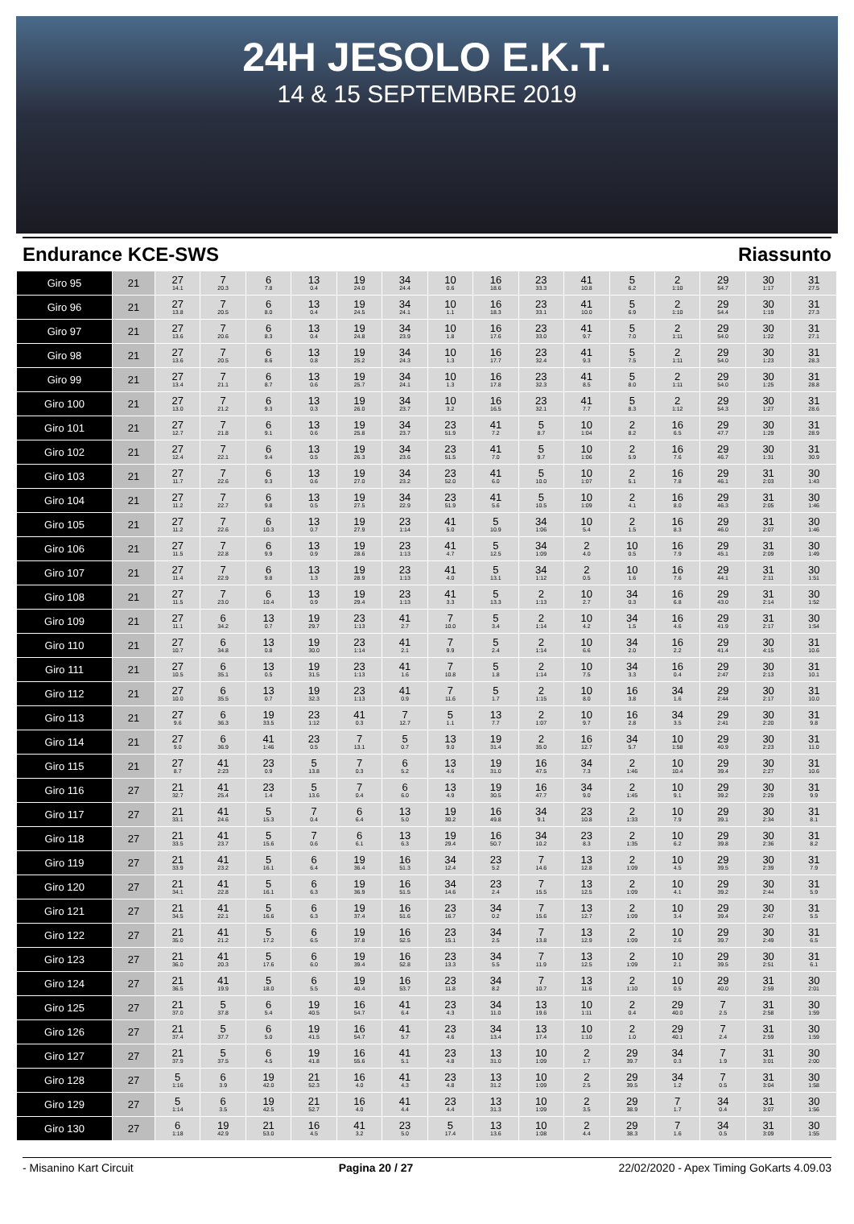24H JESOLO E.K.T.
14 & 15 SEPTEMBRE 2019
Endurance KCE-SWS Riassunto
| Giro 95 | 21 | 27 14.1 | 7 20.3 | 6 7.8 | 13 0.4 | 19 24.0 | 34 24.4 | 10 0.6 | 16 18.6 | 23 33.3 | 41 10.8 | 5 6.2 | 2 1:10 | 29 54.7 | 30 1:17 | 31 27.5 |
| Giro 96 | 21 | 27 13.8 | 7 20.5 | 6 8.0 | 13 0.4 | 19 24.5 | 34 24.1 | 10 1.1 | 16 18.3 | 23 33.1 | 41 10.0 | 5 6.9 | 2 1:10 | 29 54.4 | 30 1:19 | 31 27.3 |
| Giro 97 | 21 | 27 13.6 | 7 20.6 | 6 8.3 | 13 0.4 | 19 24.8 | 34 23.9 | 10 1.8 | 16 17.6 | 23 33.0 | 41 9.7 | 5 7.0 | 2 1:11 | 29 54.0 | 30 1:22 | 31 27.1 |
| Giro 98 | 21 | 27 13.6 | 7 20.5 | 6 8.6 | 13 0.8 | 19 25.2 | 34 24.3 | 10 1.3 | 16 17.7 | 23 32.4 | 41 9.3 | 5 7.5 | 2 1:11 | 29 54.0 | 30 1:23 | 31 28.3 |
| Giro 99 | 21 | 27 13.4 | 7 21.1 | 6 8.7 | 13 0.6 | 19 25.7 | 34 24.1 | 10 1.3 | 16 17.8 | 23 32.3 | 41 8.5 | 5 8.0 | 2 1:11 | 29 54.0 | 30 1:25 | 31 28.8 |
| Giro 100 | 21 | 27 13.0 | 7 21.2 | 6 9.3 | 13 0.3 | 19 26.0 | 34 23.7 | 10 3.2 | 16 16.5 | 23 32.1 | 41 7.7 | 5 8.3 | 2 1:12 | 29 54.3 | 30 1:27 | 31 28.6 |
| Giro 101 | 21 | 27 12.7 | 7 21.8 | 6 9.1 | 13 0.6 | 19 25.8 | 34 23.7 | 23 51.9 | 41 7.2 | 5 8.7 | 10 1:04 | 2 8.2 | 16 6.5 | 29 47.7 | 30 1:29 | 31 28.9 |
| Giro 102 | 21 | 27 12.4 | 7 22.1 | 6 9.4 | 13 0.5 | 19 26.3 | 34 23.6 | 23 51.5 | 41 7.0 | 5 9.7 | 10 1:06 | 2 5.9 | 16 7.6 | 29 46.7 | 30 1:31 | 31 30.9 |
| Giro 103 | 21 | 27 11.7 | 7 22.6 | 6 9.3 | 13 0.6 | 19 27.0 | 34 23.2 | 23 52.0 | 41 6.0 | 5 10.0 | 10 1:07 | 2 5.1 | 16 7.8 | 29 46.1 | 31 2:03 | 30 1:43 |
| Giro 104 | 21 | 27 11.2 | 7 22.7 | 6 9.8 | 13 0.5 | 19 27.5 | 34 22.9 | 23 51.9 | 41 5.6 | 5 10.5 | 10 1:09 | 2 4.1 | 16 8.0 | 29 46.3 | 31 2:05 | 30 1:46 |
| Giro 105 | 21 | 27 11.2 | 7 22.6 | 6 10.3 | 13 0.7 | 19 27.9 | 23 1:14 | 41 5.0 | 5 10.9 | 34 1:06 | 10 5.4 | 2 1.5 | 16 8.3 | 29 46.0 | 31 2:07 | 30 1:46 |
| Giro 106 | 21 | 27 11.5 | 7 22.8 | 6 9.9 | 13 0.9 | 19 28.6 | 23 1:13 | 41 4.7 | 5 12.5 | 34 1:09 | 2 4.0 | 10 0.5 | 16 7.9 | 29 45.1 | 31 2:09 | 30 1:49 |
| Giro 107 | 21 | 27 11.4 | 7 22.9 | 6 9.8 | 13 1.3 | 19 28.9 | 23 1:13 | 41 4.0 | 5 13.1 | 34 1:12 | 2 0.5 | 10 1.6 | 16 7.6 | 29 44.1 | 31 2:11 | 30 1:51 |
| Giro 108 | 21 | 27 11.5 | 7 23.0 | 6 10.4 | 13 0.9 | 19 29.4 | 23 1:13 | 41 3.3 | 5 13.3 | 2 1:13 | 10 2.7 | 34 0.3 | 16 6.8 | 29 43.0 | 31 2:14 | 30 1:52 |
| Giro 109 | 21 | 27 11.1 | 6 34.2 | 13 0.7 | 19 29.7 | 23 1:13 | 41 2.7 | 7 10.0 | 5 3.4 | 2 1:14 | 10 4.2 | 34 1.5 | 16 4.6 | 29 41.9 | 31 2:17 | 30 1:54 |
| Giro 110 | 21 | 27 10.7 | 6 34.8 | 13 0.8 | 19 30.0 | 23 1:14 | 41 2.1 | 7 9.9 | 5 2.4 | 2 1:14 | 10 6.6 | 34 2.0 | 16 2.2 | 29 41.4 | 30 4:15 | 31 10.6 |
| Giro 111 | 21 | 27 10.5 | 6 35.1 | 13 0.5 | 19 31.5 | 23 1:13 | 41 1.6 | 7 10.8 | 5 1.8 | 2 1:14 | 10 7.5 | 34 3.3 | 16 0.4 | 29 2:47 | 30 2:13 | 31 10.1 |
| Giro 112 | 21 | 27 10.0 | 6 35.5 | 13 0.7 | 19 32.3 | 23 1:13 | 41 0.9 | 7 11.6 | 5 1.7 | 2 1:15 | 10 8.0 | 16 3.8 | 34 1.6 | 29 2:44 | 30 2:17 | 31 10.0 |
| Giro 113 | 21 | 27 9.6 | 6 36.3 | 19 33.5 | 23 1:12 | 41 0.3 | 7 12.7 | 5 1.1 | 13 7.7 | 2 1:07 | 10 9.7 | 16 2.8 | 34 3.5 | 29 2:41 | 30 2:20 | 31 9.8 |
| Giro 114 | 21 | 27 9.0 | 6 36.9 | 41 1:46 | 23 0.5 | 7 13.1 | 5 0.7 | 13 9.0 | 19 31.4 | 2 35.0 | 16 12.7 | 34 5.7 | 10 1:58 | 29 40.9 | 30 2:23 | 31 11.0 |
| Giro 115 | 21 | 27 8.7 | 41 2:23 | 23 0.9 | 5 13.8 | 7 0.3 | 6 5.2 | 13 4.6 | 19 31.0 | 16 47.5 | 34 7.3 | 2 1:46 | 10 10.4 | 29 39.4 | 30 2:27 | 31 10.6 |
| Giro 116 | 27 | 21 32.7 | 41 25.4 | 23 1.4 | 5 13.6 | 7 0.4 | 6 6.0 | 13 4.9 | 19 30.5 | 16 47.7 | 34 9.0 | 2 1:45 | 10 9.1 | 29 39.2 | 30 2:29 | 31 9.9 |
| Giro 117 | 27 | 21 33.1 | 41 24.6 | 5 15.3 | 7 0.4 | 6 6.4 | 13 5.0 | 19 30.2 | 16 49.8 | 34 9.1 | 23 10.8 | 2 1:33 | 10 7.9 | 29 39.1 | 30 2:34 | 31 8.1 |
| Giro 118 | 27 | 21 33.5 | 41 23.7 | 5 15.6 | 7 0.6 | 6 6.1 | 13 6.3 | 19 29.4 | 16 50.7 | 34 10.2 | 23 8.3 | 2 1:35 | 10 6.2 | 29 39.8 | 30 2:36 | 31 8.2 |
| Giro 119 | 27 | 21 33.9 | 41 23.2 | 5 16.1 | 6 6.4 | 19 36.4 | 16 51.3 | 34 12.4 | 23 5.2 | 7 14.6 | 13 12.8 | 2 1:09 | 10 4.5 | 29 39.5 | 30 2:39 | 31 7.9 |
| Giro 120 | 27 | 21 34.1 | 41 22.8 | 5 16.1 | 6 6.3 | 19 36.9 | 16 51.5 | 34 14.6 | 23 2.4 | 7 15.5 | 13 12.5 | 2 1:09 | 10 4.1 | 29 39.2 | 30 2:44 | 31 5.9 |
| Giro 121 | 27 | 21 34.5 | 41 22.1 | 5 16.6 | 6 6.3 | 19 37.4 | 16 51.6 | 23 16.7 | 34 0.2 | 7 15.6 | 13 12.7 | 2 1:09 | 10 3.4 | 29 39.4 | 30 2:47 | 31 5.5 |
| Giro 122 | 27 | 21 35.0 | 41 21.2 | 5 17.2 | 6 6.5 | 19 37.8 | 16 52.5 | 23 15.1 | 34 2.5 | 7 13.8 | 13 12.9 | 2 1:09 | 10 2.6 | 29 39.7 | 30 2:49 | 31 6.5 |
| Giro 123 | 27 | 21 36.0 | 41 20.3 | 5 17.6 | 6 6.0 | 19 39.4 | 16 52.8 | 23 13.3 | 34 5.5 | 7 11.9 | 13 12.5 | 2 1:09 | 10 2.1 | 29 39.5 | 30 2:51 | 31 6.1 |
| Giro 124 | 27 | 21 36.5 | 41 19.9 | 5 18.0 | 6 5.5 | 19 40.4 | 16 53.7 | 23 11.8 | 34 8.2 | 7 10.7 | 13 11.6 | 2 1:10 | 10 0.5 | 29 40.0 | 31 2:59 | 30 2:01 |
| Giro 125 | 27 | 21 37.0 | 5 37.8 | 6 5.4 | 19 40.5 | 16 54.7 | 41 6.4 | 23 4.3 | 34 11.0 | 13 19.6 | 10 1:11 | 2 0.4 | 29 40.0 | 7 2.5 | 31 2:58 | 30 1:59 |
| Giro 126 | 27 | 21 37.4 | 5 37.7 | 6 5.0 | 19 41.5 | 16 54.7 | 41 5.7 | 23 4.6 | 34 13.4 | 13 17.4 | 10 1:10 | 2 1.0 | 29 40.1 | 7 2.4 | 31 2:59 | 30 1:59 |
| Giro 127 | 27 | 21 37.9 | 5 37.5 | 6 4.5 | 19 41.8 | 16 55.6 | 41 5.1 | 23 4.8 | 13 31.0 | 10 1:09 | 2 1.7 | 29 39.7 | 34 0.3 | 7 1.9 | 31 3:01 | 30 2:00 |
| Giro 128 | 27 | 5 1:16 | 6 3.9 | 19 42.0 | 21 52.3 | 16 4.0 | 41 4.3 | 23 4.8 | 13 31.2 | 10 1:09 | 2 2.5 | 29 39.5 | 34 1.2 | 7 0.5 | 31 3:04 | 30 1:58 |
| Giro 129 | 27 | 5 1:14 | 6 3.5 | 19 42.5 | 21 52.7 | 16 4.0 | 41 4.4 | 23 4.4 | 13 31.3 | 10 1:09 | 2 3.5 | 29 38.9 | 7 1.7 | 34 0.4 | 31 3:07 | 30 1:56 |
| Giro 130 | 27 | 6 1:18 | 19 42.9 | 21 53.0 | 16 4.5 | 41 3.2 | 23 5.0 | 5 17.4 | 13 13.6 | 10 1:08 | 2 4.4 | 29 38.3 | 7 1.6 | 34 0.5 | 31 3:09 | 30 1:55 |
- Misanino Kart Circuit Pagina 20 / 27 22/02/2020 - Apex Timing GoKarts 4.09.03